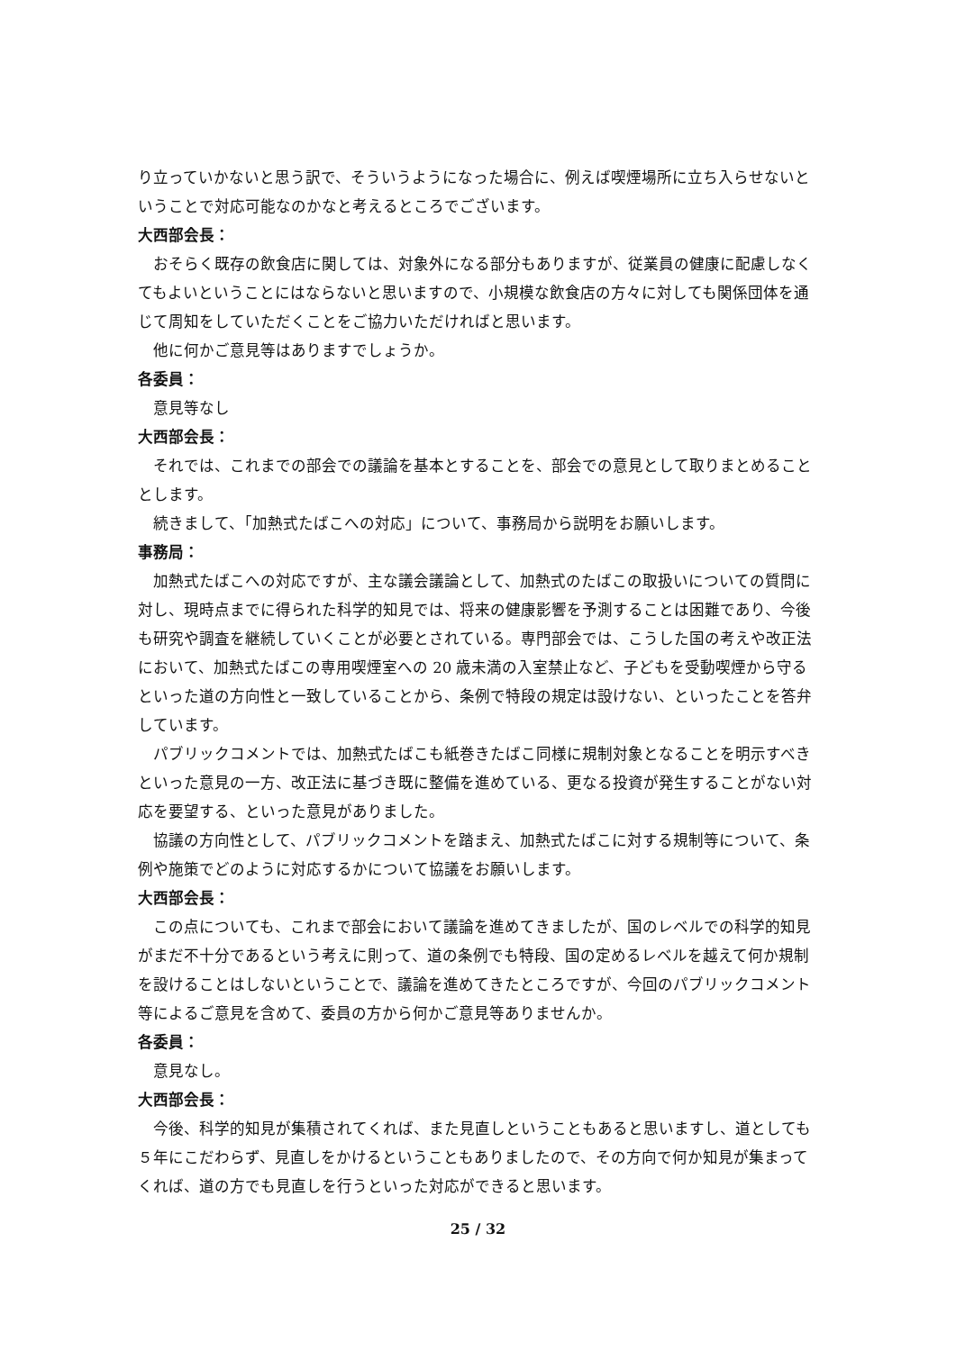り立っていかないと思う訳で、そういうようになった場合に、例えば喫煙場所に立ち入らせないということで対応可能なのかなと考えるところでございます。
大西部会長：
おそらく既存の飲食店に関しては、対象外になる部分もありますが、従業員の健康に配慮しなくてもよいということにはならないと思いますので、小規模な飲食店の方々に対しても関係団体を通じて周知をしていただくことをご協力いただければと思います。
他に何かご意見等はありますでしょうか。
各委員：
意見等なし
大西部会長：
それでは、これまでの部会での議論を基本とすることを、部会での意見として取りまとめることとします。
続きまして、「加熱式たばこへの対応」について、事務局から説明をお願いします。
事務局：
加熱式たばこへの対応ですが、主な議会議論として、加熱式のたばこの取扱いについての質問に対し、現時点までに得られた科学的知見では、将来の健康影響を予測することは困難であり、今後も研究や調査を継続していくことが必要とされている。専門部会では、こうした国の考えや改正法において、加熱式たばこの専用喫煙室への 20 歳未満の入室禁止など、子どもを受動喫煙から守るといった道の方向性と一致していることから、条例で特段の規定は設けない、といったことを答弁しています。
パブリックコメントでは、加熱式たばこも紙巻きたばこ同様に規制対象となることを明示すべきといった意見の一方、改正法に基づき既に整備を進めている、更なる投資が発生することがない対応を要望する、といった意見がありました。
協議の方向性として、パブリックコメントを踏まえ、加熱式たばこに対する規制等について、条例や施策でどのように対応するかについて協議をお願いします。
大西部会長：
この点についても、これまで部会において議論を進めてきましたが、国のレベルでの科学的知見がまだ不十分であるという考えに則って、道の条例でも特段、国の定めるレベルを越えて何か規制を設けることはしないということで、議論を進めてきたところですが、今回のパブリックコメント等によるご意見を含めて、委員の方から何かご意見等ありませんか。
各委員：
意見なし。
大西部会長：
今後、科学的知見が集積されてくれば、また見直しということもあると思いますし、道としても５年にこだわらず、見直しをかけるということもありましたので、その方向で何か知見が集まってくれば、道の方でも見直しを行うといった対応ができると思います。
25 / 32